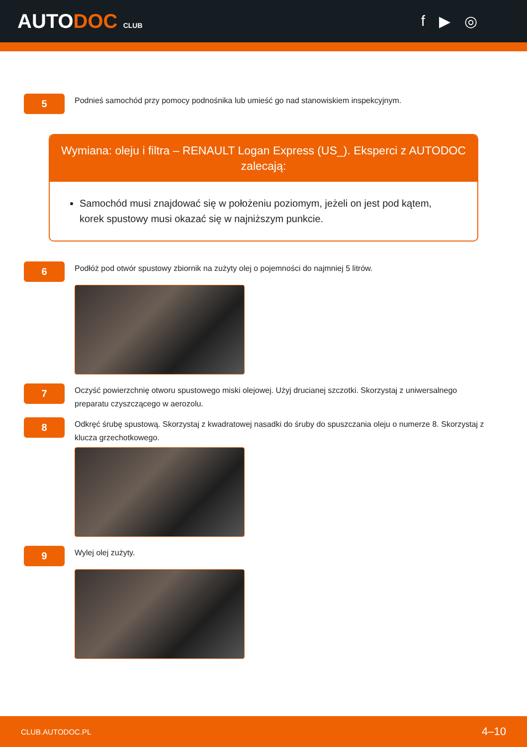AUTODOC CLUB
f ▶ ◎
5
Podnieś samochód przy pomocy podnośnika lub umieść go nad stanowiskiem inspekcyjnym.
Wymiana: oleju i filtra – RENAULT Logan Express (US_). Eksperci z AUTODOC zalecają:
Samochód musi znajdować się w położeniu poziomym, jeżeli on jest pod kątem, korek spustowy musi okazać się w najniższym punkcie.
6
Podłóż pod otwór spustowy zbiornik na zużyty olej o pojemności do najmniej 5 litrów.
7
Oczyść powierzchnię otworu spustowego miski olejowej. Użyj drucianej szczotki. Skorzystaj z uniwersalnego preparatu czyszczącego w aerozolu.
8
Odkręć śrubę spustową. Skorzystaj z kwadratowej nasadki do śruby do spuszczania oleju o numerze 8. Skorzystaj z klucza grzechotkowego.
9
Wylej olej zużyty.
CLUB.AUTODOC.PL 4–10